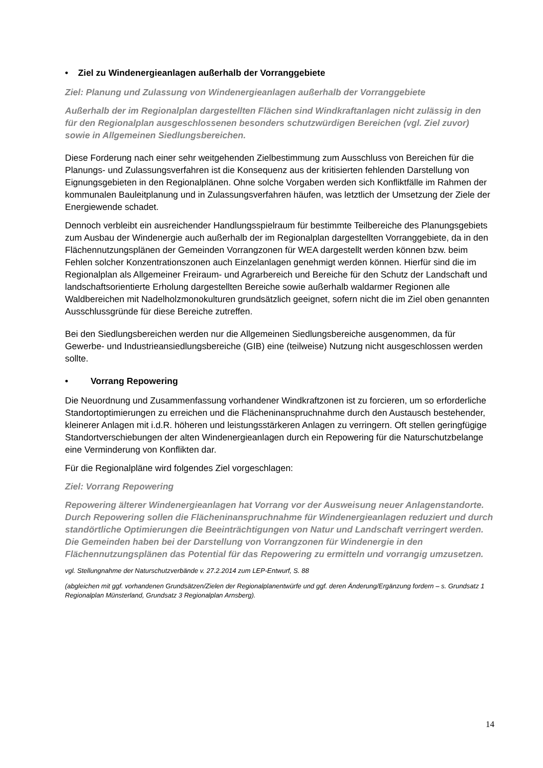• Ziel zu Windenergieanlagen außerhalb der Vorranggebiete
Ziel: Planung und Zulassung von Windenergieanlagen außerhalb der Vorranggebiete
Außerhalb der im Regionalplan dargestellten Flächen sind Windkraftanlagen nicht zulässig in den für den Regionalplan ausgeschlossenen besonders schutzwürdigen Bereichen (vgl. Ziel zuvor) sowie in Allgemeinen Siedlungsbereichen.
Diese Forderung nach einer sehr weitgehenden Zielbestimmung zum Ausschluss von Bereichen für die Planungs- und Zulassungsverfahren ist die Konsequenz aus der kritisierten fehlenden Darstellung von Eignungsgebieten in den Regionalplänen. Ohne solche Vorgaben werden sich Konfliktfälle im Rahmen der kommunalen Bauleitplanung und in Zulassungsverfahren häufen, was letztlich der Umsetzung der Ziele der Energiewende schadet.
Dennoch verbleibt ein ausreichender Handlungsspielraum für bestimmte Teilbereiche des Planungsgebiets zum Ausbau der Windenergie auch außerhalb der im Regionalplan dargestellten Vorranggebiete, da in den Flächennutzungsplänen der Gemeinden Vorrangzonen für WEA dargestellt werden können bzw. beim Fehlen solcher Konzentrationszonen auch Einzelanlagen genehmigt werden können. Hierfür sind die im Regionalplan als Allgemeiner Freiraum- und Agrarbereich und Bereiche für den Schutz der Landschaft und landschaftsorientierte Erholung dargestellten Bereiche sowie außerhalb waldarmer Regionen alle Waldbereichen mit Nadelholzmonokulturen grundsätzlich geeignet, sofern nicht die im Ziel oben genannten Ausschlussgründe für diese Bereiche zutreffen.
Bei den Siedlungsbereichen werden nur die Allgemeinen Siedlungsbereiche ausgenommen, da für Gewerbe- und Industrieansiedlungsbereiche (GIB) eine (teilweise) Nutzung nicht ausgeschlossen werden sollte.
• Vorrang Repowering
Die Neuordnung und Zusammenfassung vorhandener Windkraftzonen ist zu forcieren, um so erforderliche Standortoptimierungen zu erreichen und die Flächeninanspruchnahme durch den Austausch bestehender, kleinerer Anlagen mit i.d.R. höheren und leistungsstärkeren Anlagen zu verringern. Oft stellen geringfügige Standortverschiebungen der alten Windenergieanlagen durch ein Repowering für die Naturschutzbelange eine Verminderung von Konflikten dar.
Für die Regionalpläne wird folgendes Ziel vorgeschlagen:
Ziel: Vorrang Repowering
Repowering älterer Windenergieanlagen hat Vorrang vor der Ausweisung neuer Anlagenstandorte. Durch Repowering sollen die Flächeninanspruchnahme für Windenergieanlagen reduziert und durch standörtliche Optimierungen die Beeinträchtigungen von Natur und Landschaft verringert werden. Die Gemeinden haben bei der Darstellung von Vorrangzonen für Windenergie in den Flächennutzungsplänen das Potential für das Repowering zu ermitteln und vorrangig umzusetzen.
vgl. Stellungnahme der Naturschutzverbände v. 27.2.2014 zum LEP-Entwurf, S. 88
(abgleichen mit ggf. vorhandenen Grundsätzen/Zielen der Regionalplanentwürfe und ggf. deren Änderung/Ergänzung fordern – s. Grundsatz 1 Regionalplan Münsterland, Grundsatz 3 Regionalplan Arnsberg).
14